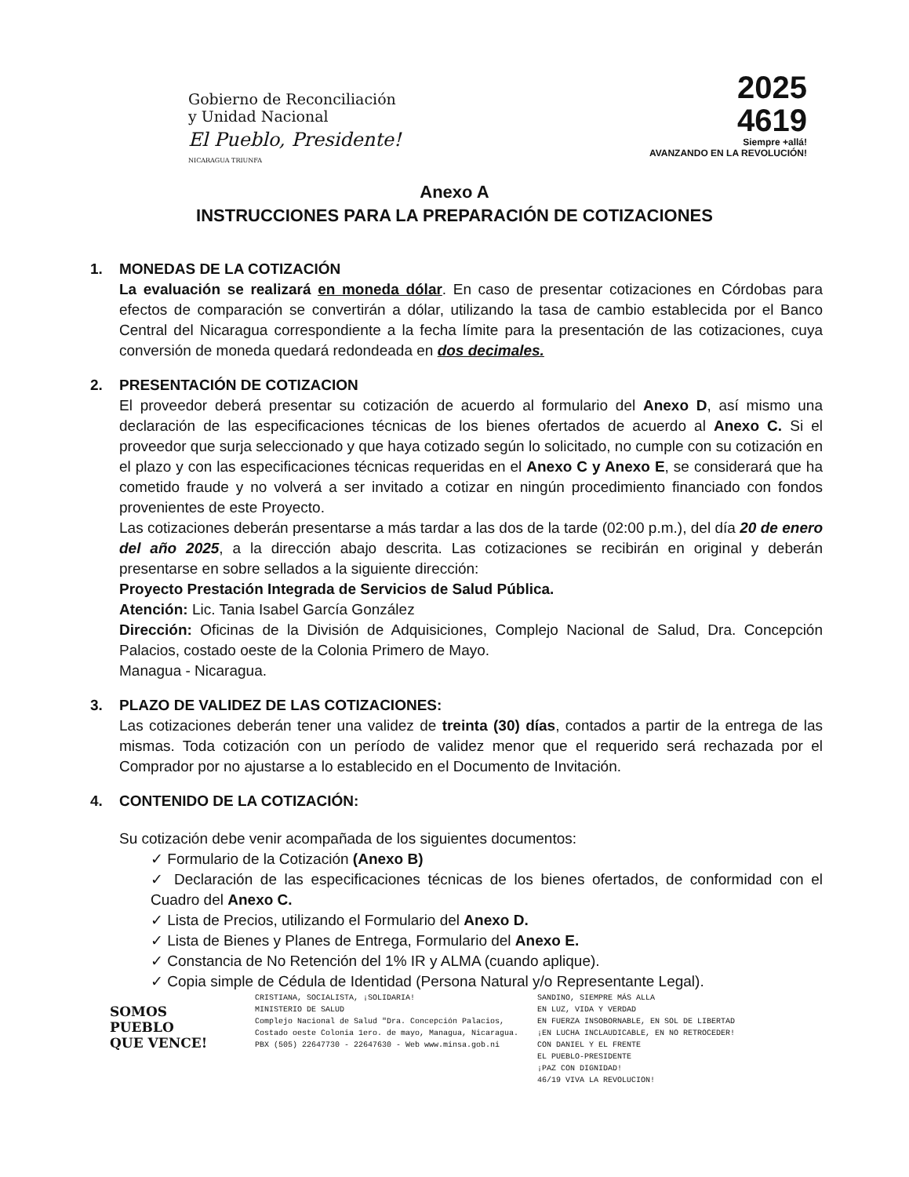Gobierno de Reconciliación
y Unidad Nacional
El Pueblo, Presidente!
NICARAGUA TRIUNFA
2025
4619
Siempre +allá!
AVANZANDO EN LA REVOLUCIÓN!
Anexo A
INSTRUCCIONES PARA LA PREPARACIÓN DE COTIZACIONES
1. MONEDAS DE LA COTIZACIÓN
La evaluación se realizará en moneda dólar. En caso de presentar cotizaciones en Córdobas para efectos de comparación se convertirán a dólar, utilizando la tasa de cambio establecida por el Banco Central del Nicaragua correspondiente a la fecha límite para la presentación de las cotizaciones, cuya conversión de moneda quedará redondeada en dos decimales.
2. PRESENTACIÓN DE COTIZACION
El proveedor deberá presentar su cotización de acuerdo al formulario del Anexo D, así mismo una declaración de las especificaciones técnicas de los bienes ofertados de acuerdo al Anexo C. Si el proveedor que surja seleccionado y que haya cotizado según lo solicitado, no cumple con su cotización en el plazo y con las especificaciones técnicas requeridas en el Anexo C y Anexo E, se considerará que ha cometido fraude y no volverá a ser invitado a cotizar en ningún procedimiento financiado con fondos provenientes de este Proyecto.
Las cotizaciones deberán presentarse a más tardar a las dos de la tarde (02:00 p.m.), del día 20 de enero del año 2025, a la dirección abajo descrita. Las cotizaciones se recibirán en original y deberán presentarse en sobre sellados a la siguiente dirección:
Proyecto Prestación Integrada de Servicios de Salud Pública.
Atención: Lic. Tania Isabel García González
Dirección: Oficinas de la División de Adquisiciones, Complejo Nacional de Salud, Dra. Concepción Palacios, costado oeste de la Colonia Primero de Mayo.
Managua - Nicaragua.
3. PLAZO DE VALIDEZ DE LAS COTIZACIONES:
Las cotizaciones deberán tener una validez de treinta (30) días, contados a partir de la entrega de las mismas. Toda cotización con un período de validez menor que el requerido será rechazada por el Comprador por no ajustarse a lo establecido en el Documento de Invitación.
4. CONTENIDO DE LA COTIZACIÓN:
Su cotización debe venir acompañada de los siguientes documentos:
✓ Formulario de la Cotización (Anexo B)
✓ Declaración de las especificaciones técnicas de los bienes ofertados, de conformidad con el Cuadro del Anexo C.
✓ Lista de Precios, utilizando el Formulario del Anexo D.
✓ Lista de Bienes y Planes de Entrega, Formulario del Anexo E.
✓ Constancia de No Retención del 1% IR y ALMA (cuando aplique).
✓ Copia simple de Cédula de Identidad (Persona Natural y/o Representante Legal).
SOMOS
PUEBLO
QUE VENCE!
CRISTIANA, SOCIALISTA, ¡SOLIDARIA!
MINISTERIO DE SALUD
Complejo Nacional de Salud "Dra. Concepción Palacios,
Costado oeste Colonia 1ero. de mayo, Managua, Nicaragua.
PBX (505) 22647730 - 22647630 - Web www.minsa.gob.ni
SANDINO, SIEMPRE MÁS ALLA
EN LUZ, VIDA Y VERDAD
EN FUERZA INSOBORNABLE, EN SOL DE LIBERTAD
¡EN LUCHA INCLAUDICABLE, EN NO RETROCEDER!
CON DANIEL Y EL FRENTE
EL PUEBLO-PRESIDENTE
¡PAZ CON DIGNIDAD!
46/19 VIVA LA REVOLUCION!